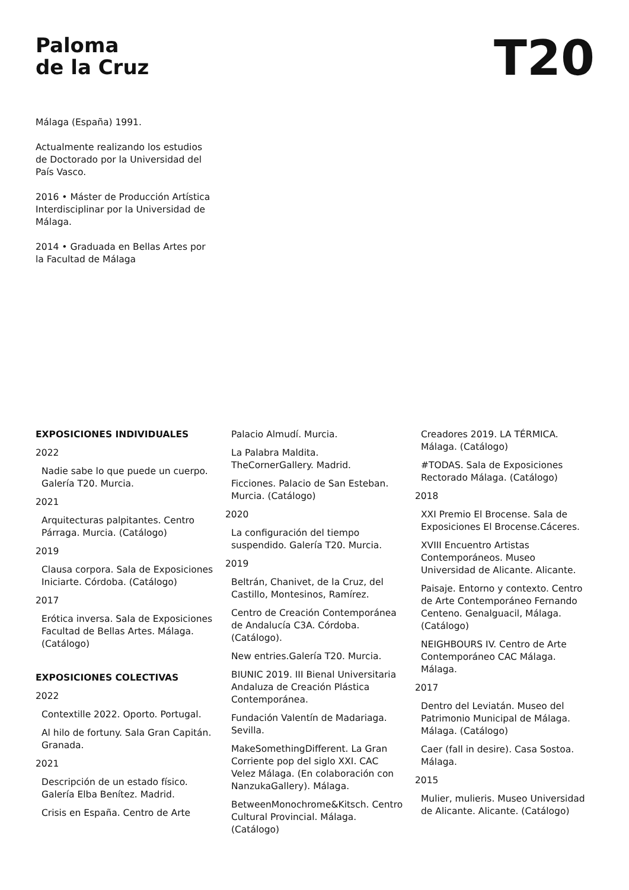Paloma
de la Cruz
T20
Málaga (España) 1991.
Actualmente realizando los estudios de Doctorado por la Universidad del País Vasco.
2016 • Máster de Producción Artística Interdisciplinar por la Universidad de Málaga.
2014 • Graduada en Bellas Artes por la Facultad de Málaga
EXPOSICIONES INDIVIDUALES
2022
Nadie sabe lo que puede un cuerpo. Galería T20. Murcia.
2021
Arquitecturas palpitantes. Centro Párraga. Murcia. (Catálogo)
2019
Clausa corpora. Sala de Exposiciones Iniciarte. Córdoba. (Catálogo)
2017
Erótica inversa. Sala de Exposiciones Facultad de Bellas Artes. Málaga. (Catálogo)
EXPOSICIONES COLECTIVAS
2022
Contextille 2022. Oporto. Portugal.
Al hilo de fortuny. Sala Gran Capitán. Granada.
2021
Descripción de un estado físico. Galería Elba Benítez. Madrid.
Crisis en España. Centro de Arte
Palacio Almudí. Murcia.
La Palabra Maldita. TheCornerGallery. Madrid.
Ficciones. Palacio de San Esteban. Murcia. (Catálogo)
2020
La configuración del tiempo suspendido. Galería T20. Murcia.
2019
Beltrán, Chanivet, de la Cruz, del Castillo, Montesinos, Ramírez.
Centro de Creación Contemporánea de Andalucía C3A. Córdoba. (Catálogo).
New entries.Galería T20. Murcia.
BIUNIC 2019. III Bienal Universitaria Andaluza de Creación Plástica Contemporánea.
Fundación Valentín de Madariaga. Sevilla.
MakeSomethingDifferent. La Gran Corriente pop del siglo XXI. CAC Velez Málaga. (En colaboración con NanzukaGallery). Málaga.
BetweenMonochrome&Kitsch. Centro Cultural Provincial. Málaga. (Catálogo)
Creadores 2019. LA TÉRMICA. Málaga. (Catálogo)
#TODAS. Sala de Exposiciones Rectorado Málaga. (Catálogo)
2018
XXI Premio El Brocense. Sala de Exposiciones El Brocense.Cáceres.
XVIII Encuentro Artistas Contemporáneos. Museo Universidad de Alicante. Alicante.
Paisaje. Entorno y contexto. Centro de Arte Contemporáneo Fernando Centeno. Genalguacil, Málaga. (Catálogo)
NEIGHBOURS IV. Centro de Arte Contemporáneo CAC Málaga. Málaga.
2017
Dentro del Leviatán. Museo del Patrimonio Municipal de Málaga. Málaga. (Catálogo)
Caer (fall in desire). Casa Sostoa. Málaga.
2015
Mulier, mulieris. Museo Universidad de Alicante. Alicante. (Catálogo)